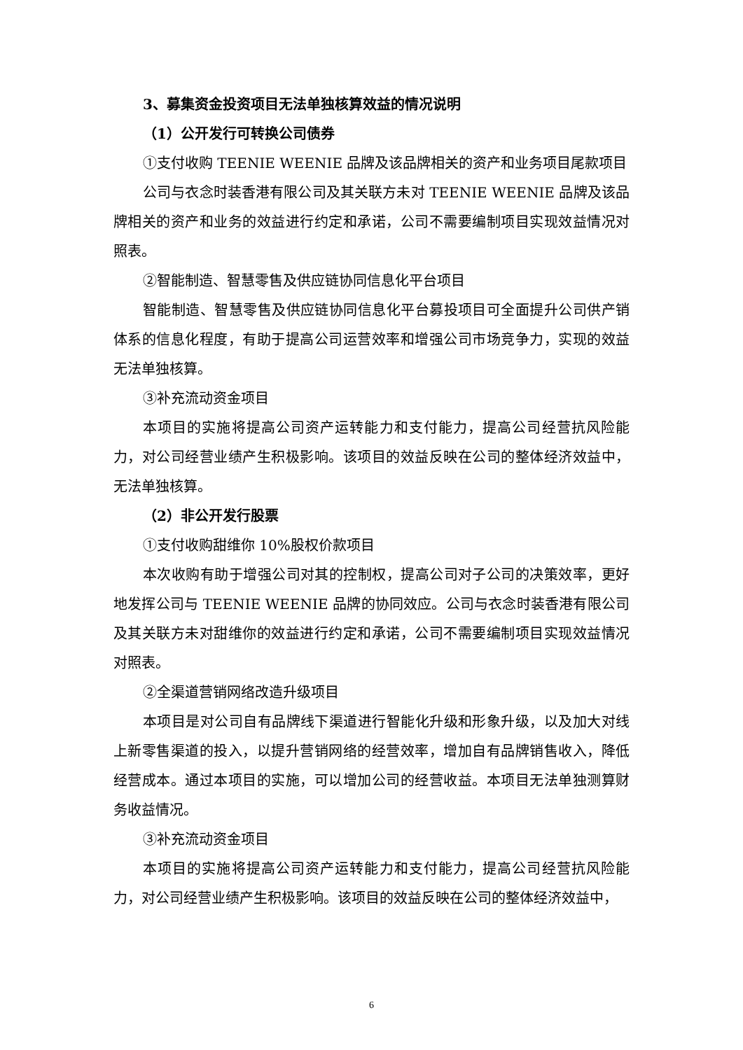3、募集资金投资项目无法单独核算效益的情况说明
（1）公开发行可转换公司债券
①支付收购 TEENIE WEENIE 品牌及该品牌相关的资产和业务项目尾款项目
公司与衣念时装香港有限公司及其关联方未对 TEENIE WEENIE 品牌及该品牌相关的资产和业务的效益进行约定和承诺，公司不需要编制项目实现效益情况对照表。
②智能制造、智慧零售及供应链协同信息化平台项目
智能制造、智慧零售及供应链协同信息化平台募投项目可全面提升公司供产销体系的信息化程度，有助于提高公司运营效率和增强公司市场竞争力，实现的效益无法单独核算。
③补充流动资金项目
本项目的实施将提高公司资产运转能力和支付能力，提高公司经营抗风险能力，对公司经营业绩产生积极影响。该项目的效益反映在公司的整体经济效益中，无法单独核算。
（2）非公开发行股票
①支付收购甜维你 10%股权价款项目
本次收购有助于增强公司对其的控制权，提高公司对子公司的决策效率，更好地发挥公司与 TEENIE WEENIE 品牌的协同效应。公司与衣念时装香港有限公司及其关联方未对甜维你的效益进行约定和承诺，公司不需要编制项目实现效益情况对照表。
②全渠道营销网络改造升级项目
本项目是对公司自有品牌线下渠道进行智能化升级和形象升级，以及加大对线上新零售渠道的投入，以提升营销网络的经营效率，增加自有品牌销售收入，降低经营成本。通过本项目的实施，可以增加公司的经营收益。本项目无法单独测算财务收益情况。
③补充流动资金项目
本项目的实施将提高公司资产运转能力和支付能力，提高公司经营抗风险能力，对公司经营业绩产生积极影响。该项目的效益反映在公司的整体经济效益中，
6